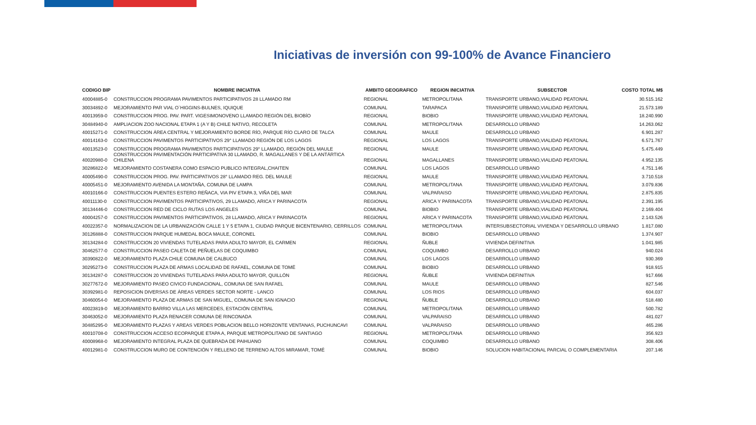Iniciativas de inversión con 99-100% de Avance Financiero
| CODIGO BIP | NOMBRE INICIATIVA | AMBITO GEOGRAFICO | REGION INICIATIVA | SUBSECTOR | COSTO TOTAL M$ |
| --- | --- | --- | --- | --- | --- |
| 40004885-0 | CONSTRUCCION PROGRAMA PAVIMENTOS PARTICIPATIVOS 28 LLAMADO RM | REGIONAL | METROPOLITANA | TRANSPORTE URBANO,VIALIDAD PEATONAL | 30.515.162 |
| 30034892-0 | MEJORAMIENTO PAR VIAL O`HIGGINS-BULNES, IQUIQUE | COMUNAL | TARAPACA | TRANSPORTE URBANO,VIALIDAD PEATONAL | 21.573.189 |
| 40013959-0 | CONSTRUCCION PROG. PAV. PART. VIGESIMONOVENO LLAMADO REGIÓN DEL BIOBÍO | REGIONAL | BIOBIO | TRANSPORTE URBANO,VIALIDAD PEATONAL | 18.240.990 |
| 30484940-0 | AMPLIACION ZOO NACIONAL ETAPA 1 (A Y B) CHILE NATIVO, RECOLETA | COMUNAL | METROPOLITANA | DESARROLLO URBANO | 14.263.062 |
| 40015271-0 | CONSTRUCCION ÁREA CENTRAL Y MEJORAMIENTO BORDE RÍO, PARQUE RÍO CLARO DE TALCA | COMUNAL | MAULE | DESARROLLO URBANO | 6.901.287 |
| 40014163-0 | CONSTRUCCION PAVIMENTOS PARTICIPATIVOS 29° LLAMADO REGIÓN DE LOS LAGOS | REGIONAL | LOS LAGOS | TRANSPORTE URBANO,VIALIDAD PEATONAL | 6.571.767 |
| 40013523-0 | CONSTRUCCION PROGRAMA PAVIMENTOS PARTICIPATIVOS 29° LLAMADO, REGIÓN DEL MAULE | REGIONAL | MAULE | TRANSPORTE URBANO,VIALIDAD PEATONAL | 5.475.449 |
| 40020980-0 | CONSTRUCCION PAVIMENTACIÓN PARTICIPATIVA 30 LLAMADO, R. MAGALLANES Y DE LA ANTÁRTICA CHILENA | REGIONAL | MAGALLANES | TRANSPORTE URBANO,VIALIDAD PEATONAL | 4.952.135 |
| 30286822-0 | MEJORAMIENTO COSTANERA COMO ESPACIO PUBLICO INTEGRAL,CHAITEN | COMUNAL | LOS LAGOS | DESARROLLO URBANO | 4.751.146 |
| 40005490-0 | CONSTRUCCION PROG. PAV. PARTICIPATIVOS 28° LLAMADO REG. DEL MAULE | REGIONAL | MAULE | TRANSPORTE URBANO,VIALIDAD PEATONAL | 3.710.518 |
| 40005451-0 | MEJORAMIENTO AVENIDA LA MONTAÑA, COMUNA DE LAMPA | COMUNAL | METROPOLITANA | TRANSPORTE URBANO,VIALIDAD PEATONAL | 3.079.836 |
| 40010166-0 | CONSTRUCCION PUENTES ESTERO REÑACA, VIA PIV ETAPA 3, VIÑA DEL MAR | COMUNAL | VALPARAISO | TRANSPORTE URBANO,VIALIDAD PEATONAL | 2.875.835 |
| 40011130-0 | CONSTRUCCION PAVIMENTOS PARTICIPATIVOS, 29 LLAMADO, ARICA Y PARINACOTA | REGIONAL | ARICA Y PARINACOTA | TRANSPORTE URBANO,VIALIDAD PEATONAL | 2.391.195 |
| 30134446-0 | CONSTRUCCION RED DE CICLO RUTAS LOS ANGELES | COMUNAL | BIOBIO | TRANSPORTE URBANO,VIALIDAD PEATONAL | 2.169.404 |
| 40004257-0 | CONSTRUCCION PAVIMENTOS PARTICIPATIVOS, 28 LLAMADO, ARICA Y PARINACOTA | REGIONAL | ARICA Y PARINACOTA | TRANSPORTE URBANO,VIALIDAD PEATONAL | 2.143.526 |
| 40022357-0 | NORMALIZACION DE LA URBANIZACIÓN CALLE 1 Y 5 ETAPA 1, CIUDAD PARQUE BICENTENARIO, CERRILLOS | COMUNAL | METROPOLITANA | INTERSUBSECTORIAL VIVIENDA Y DESARROLLO URBANO | 1.817.080 |
| 30126888-0 | CONSTRUCCION PARQUE HUMEDAL BOCA MAULE, CORONEL | COMUNAL | BIOBIO | DESARROLLO URBANO | 1.374.907 |
| 30134284-0 | CONSTRUCCION 20 VIVIENDAS TUTELADAS PARA ADULTO MAYOR, EL CARMEN | REGIONAL | ÑUBLE | VIVIENDA DEFINITIVA | 1.041.985 |
| 30462577-0 | CONSTRUCCION PASEO CALETA DE PEÑUELAS DE COQUIMBO | COMUNAL | COQUIMBO | DESARROLLO URBANO | 940.024 |
| 30390822-0 | MEJORAMIENTO PLAZA CHILE COMUNA DE CALBUCO | COMUNAL | LOS LAGOS | DESARROLLO URBANO | 930.369 |
| 30295273-0 | CONSTRUCCION PLAZA DE ARMAS LOCALIDAD DE RAFAEL, COMUNA DE TOMÉ | COMUNAL | BIOBIO | DESARROLLO URBANO | 918.915 |
| 30134287-0 | CONSTRUCCION 20 VIVIENDAS TUTELADAS PARA ADULTO MAYOR, QUILLÓN | REGIONAL | ÑUBLE | VIVIENDA DEFINITIVA | 917.666 |
| 30277672-0 | MEJORAMIENTO PASEO CIVICO FUNDACIONAL, COMUNA DE SAN RAFAEL | COMUNAL | MAULE | DESARROLLO URBANO | 827.546 |
| 30392981-0 | REPOSICION DIVERSAS DE ÁREAS VERDES SECTOR NORTE - LANCO | COMUNAL | LOS RIOS | DESARROLLO URBANO | 604.037 |
| 30460054-0 | MEJORAMIENTO PLAZA DE ARMAS DE SAN MIGUEL, COMUNA DE SAN IGNACIO | REGIONAL | ÑUBLE | DESARROLLO URBANO | 518.480 |
| 40023819-0 | MEJORAMIENTO BARRIO VILLA LAS MERCEDES, ESTACIÓN CENTRAL | COMUNAL | METROPOLITANA | DESARROLLO URBANO | 500.782 |
| 30463052-0 | MEJORAMIENTO PLAZA RENACER COMUNA DE RINCONADA | COMUNAL | VALPARAISO | DESARROLLO URBANO | 481.027 |
| 30485295-0 | MEJORAMIENTO PLAZAS Y AREAS VERDES POBLACION BELLO HORIZONTE VENTANAS, PUCHUNCAVI | COMUNAL | VALPARAISO | DESARROLLO URBANO | 465.286 |
| 40010708-0 | CONSTRUCCION ACCESO ECOPARQUE ETAPA A, PARQUE METROPOLITANO DE SANTIAGO | REGIONAL | METROPOLITANA | DESARROLLO URBANO | 356.923 |
| 40008968-0 | MEJORAMIENTO INTEGRAL PLAZA DE QUEBRADA DE PAIHUANO | COMUNAL | COQUIMBO | DESARROLLO URBANO | 308.406 |
| 40012981-0 | CONSTRUCCION MURO DE CONTENCIÓN Y RELLENO DE TERRENO ALTOS MIRAMAR, TOMÉ | COMUNAL | BIOBIO | SOLUCION HABITACIONAL PARCIAL O COMPLEMENTARIA | 207.146 |